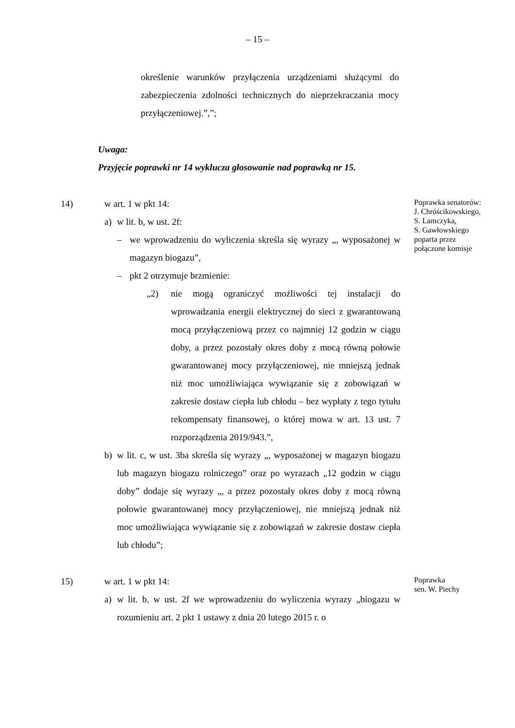– 15 –
określenie warunków przyłączenia urządzeniami służącymi do zabezpieczenia zdolności technicznych do nieprzekraczania mocy przyłączeniowej.”,”;
Uwaga:
Przyjęcie poprawki nr 14 wyklucza głosowanie nad poprawką nr 15.
14) w art. 1 w pkt 14:
a) w lit. b, w ust. 2f:
– we wprowadzeniu do wyliczenia skreśla się wyrazy „, wyposażonej w magazyn biogazu”,
– pkt 2 otrzymuje brzmienie:
„2) nie mogą ograniczyć możliwości tej instalacji do wprowadzania energii elektrycznej do sieci z gwarantowaną mocą przyłączeniową przez co najmniej 12 godzin w ciągu doby, a przez pozostały okres doby z mocą równą połowie gwarantowanej mocy przyłączeniowej, nie mniejszą jednak niż moc umożliwiająca wywiązanie się z zobowiązań w zakresie dostaw ciepła lub chłodu – bez wypłaty z tego tytułu rekompensaty finansowej, o której mowa w art. 13 ust. 7 rozporządzenia 2019/943.”,
b) w lit. c, w ust. 3ba skreśla się wyrazy „, wyposażonej w magazyn biogazu lub magazyn biogazu rolniczego” oraz po wyrazach „12 godzin w ciągu doby” dodaje się wyrazy „, a przez pozostały okres doby z mocą równą połowie gwarantowanej mocy przyłączeniowej, nie mniejszą jednak niż moc umożliwiająca wywiązanie się z zobowiązań w zakresie dostaw ciepła lub chłodu”;
Poprawka senatorów:
J. Chróścikowskiego,
S. Lamczyka,
S. Gawłowskiego
poparta przez
połączone komisje
15) w art. 1 w pkt 14:
a) w lit. b, w ust. 2f we wprowadzeniu do wyliczenia wyrazy „biogazu w rozumieniu art. 2 pkt 1 ustawy z dnia 20 lutego 2015 r. o
Poprawka
sen. W. Piechy